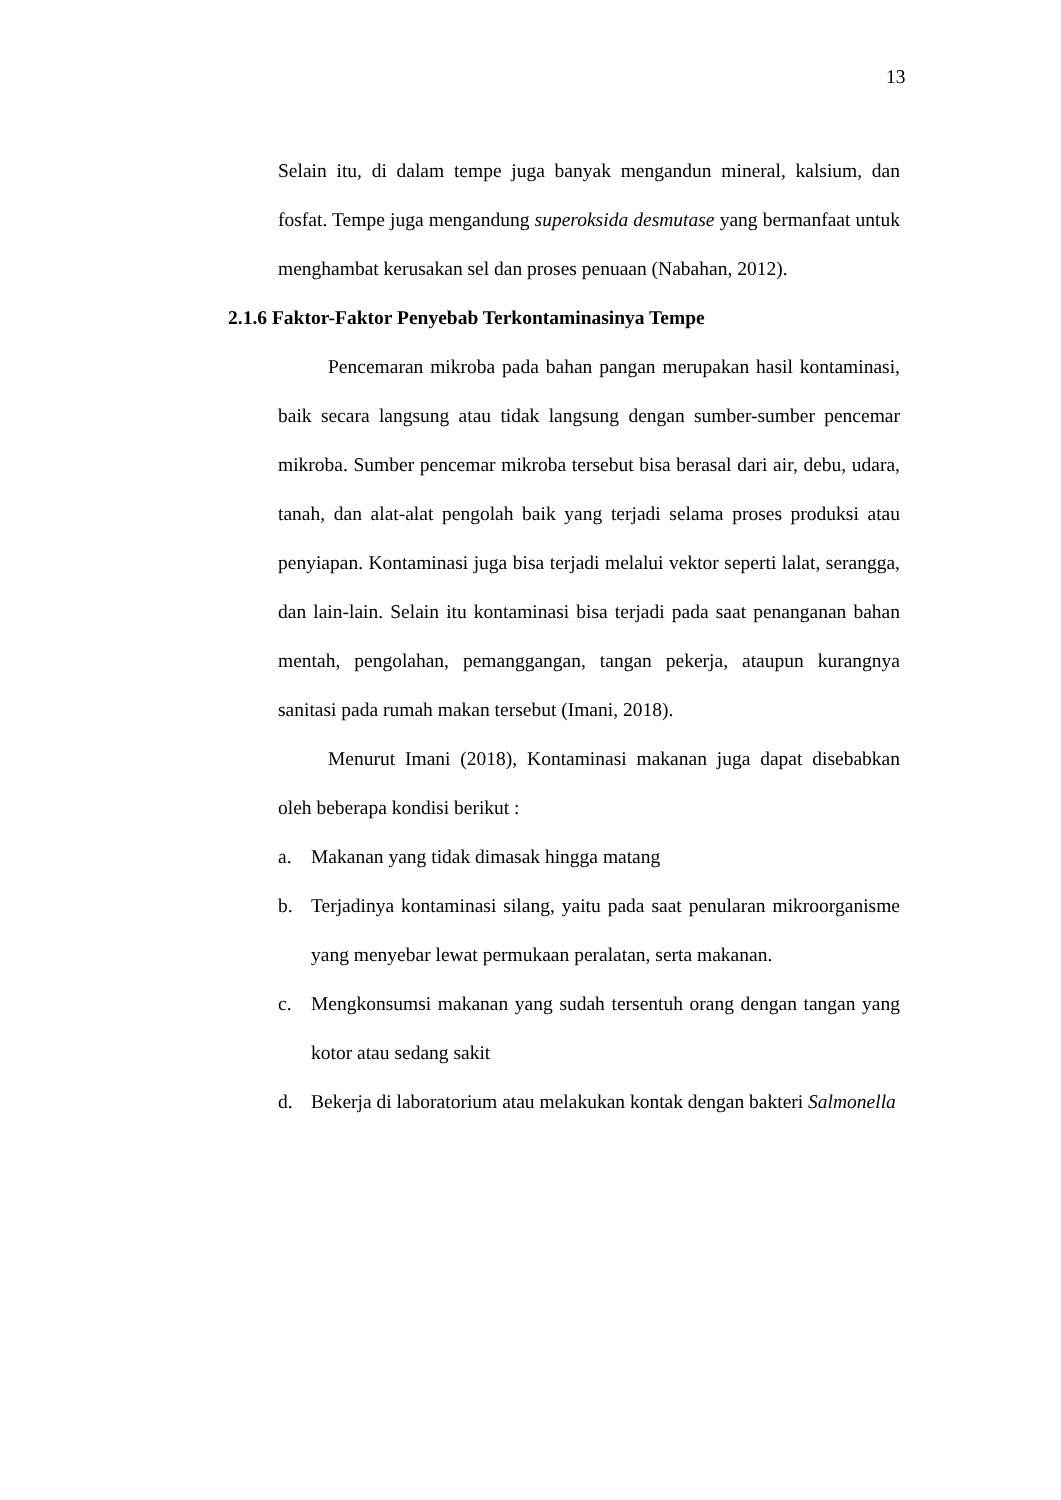13
Selain itu, di dalam tempe juga banyak mengandun mineral, kalsium, dan fosfat. Tempe juga mengandung superoksida desmutase yang bermanfaat untuk menghambat kerusakan sel dan proses penuaan (Nabahan, 2012).
2.1.6 Faktor-Faktor Penyebab Terkontaminasinya Tempe
Pencemaran mikroba pada bahan pangan merupakan hasil kontaminasi, baik secara langsung atau tidak langsung dengan sumber-sumber pencemar mikroba. Sumber pencemar mikroba tersebut bisa berasal dari air, debu, udara, tanah, dan alat-alat pengolah baik yang terjadi selama proses produksi atau penyiapan. Kontaminasi juga bisa terjadi melalui vektor seperti lalat, serangga, dan lain-lain. Selain itu kontaminasi bisa terjadi pada saat penanganan bahan mentah, pengolahan, pemanggangan, tangan pekerja, ataupun kurangnya sanitasi pada rumah makan tersebut (Imani, 2018).
Menurut Imani (2018), Kontaminasi makanan juga dapat disebabkan oleh beberapa kondisi berikut :
a. Makanan yang tidak dimasak hingga matang
b. Terjadinya kontaminasi silang, yaitu pada saat penularan mikroorganisme yang menyebar lewat permukaan peralatan, serta makanan.
c. Mengkonsumsi makanan yang sudah tersentuh orang dengan tangan yang kotor atau sedang sakit
d. Bekerja di laboratorium atau melakukan kontak dengan bakteri Salmonella